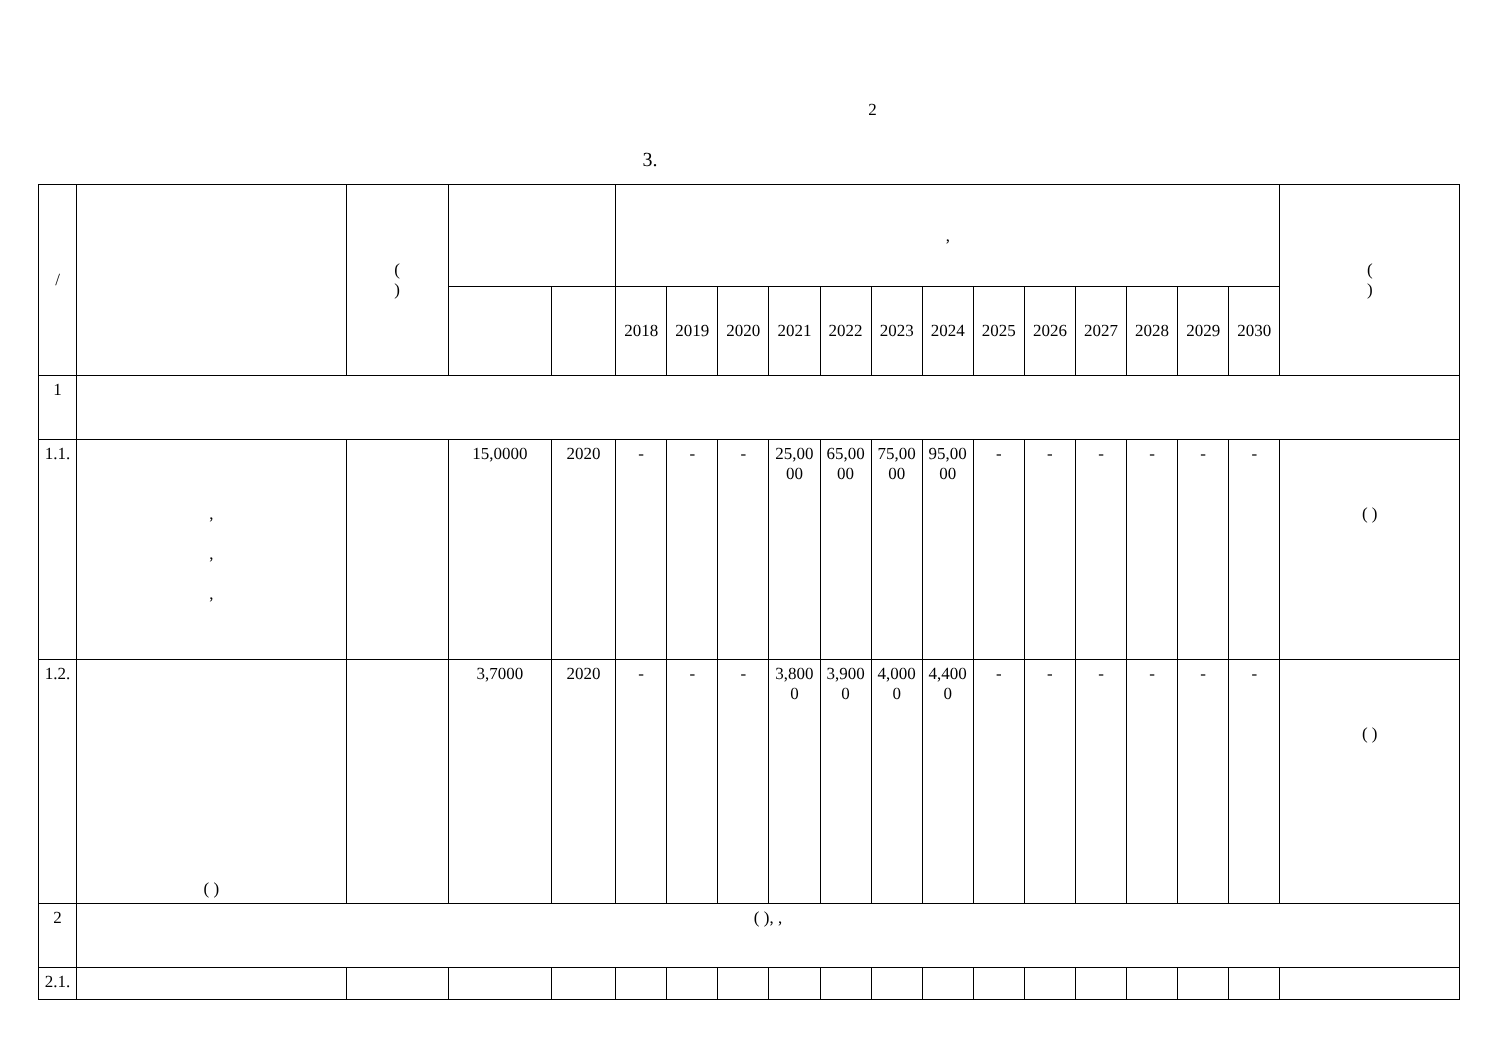2
3.
| / | | ( ) | | | , | | | | | | | | | | | | | ( ) |
| | | | | | 2018 | 2019 | 2020 | 2021 | 2022 | 2023 | 2024 | 2025 | 2026 | 2027 | 2028 | 2029 | 2030 | |
| 1 | | | | | | | | | | | | | | | | | | |
| 1.1. | , , , | | 15,0000 | 2020 | - | - | - | 25,00 00 | 65,00 00 | 75,00 00 | 95,00 00 | - | - | - | - | - | - | ( ) |
| 1.2. | ( ) | | 3,7000 | 2020 | - | - | - | 3,800 0 | 3,900 0 | 4,000 0 | 4,400 0 | - | - | - | - | - | - | ( ) |
| 2 | ( ), , | | | | | | | | | | | | | | | | | |
| 2.1. | | | | | | | | | | | | | | | | | | |